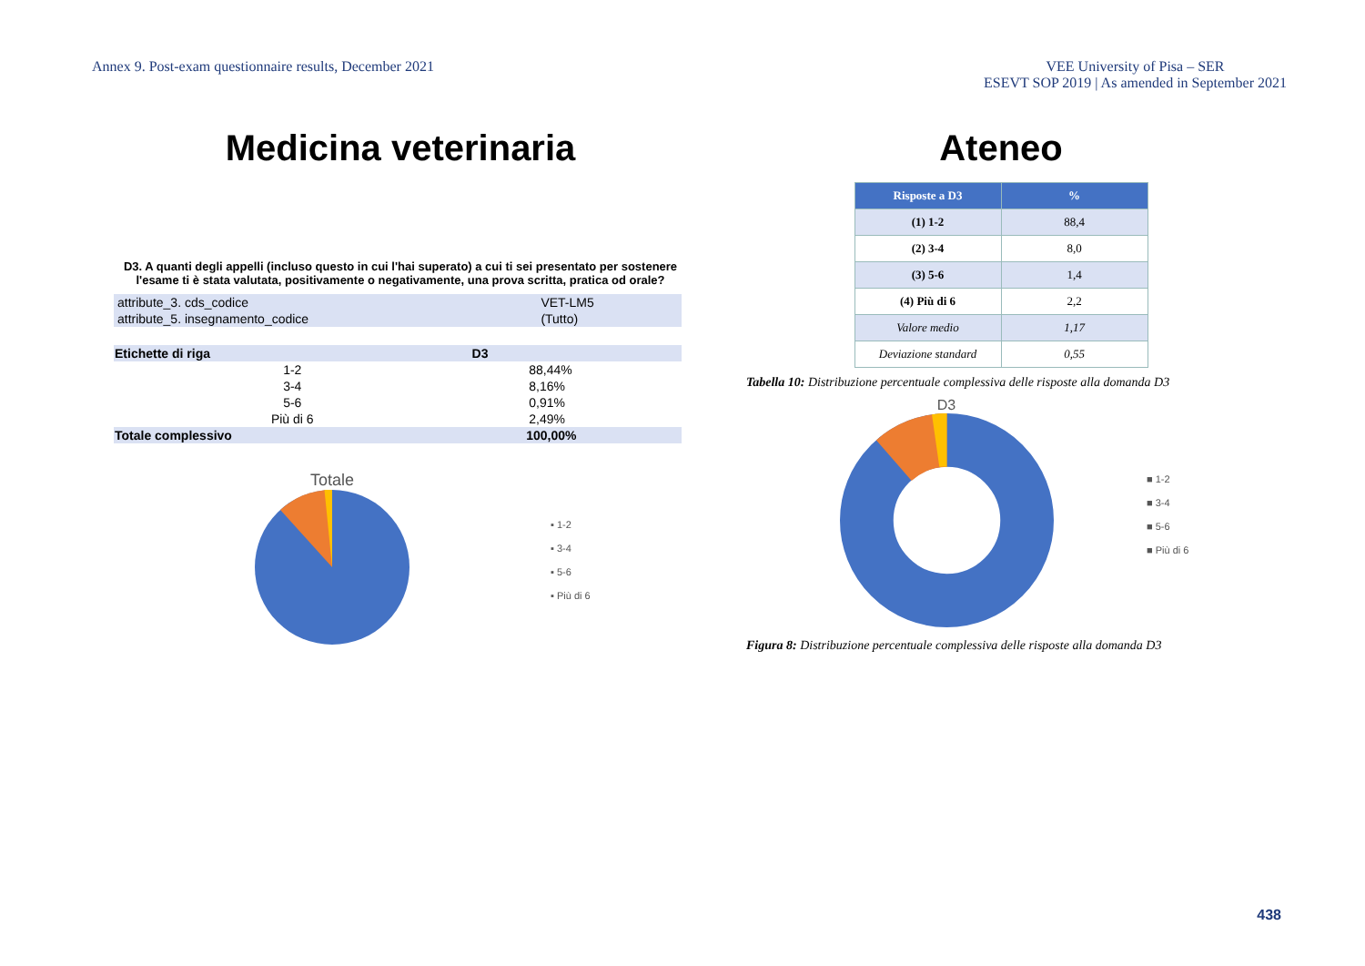Annex 9. Post-exam questionnaire results, December 2021
VEE University of Pisa – SER
ESEVT SOP 2019 | As amended in September 2021
Medicina veterinaria
D3. A quanti degli appelli (incluso questo in cui l'hai superato) a cui ti sei presentato per sostenere l'esame ti è stata valutata, positivamente o negativamente, una prova scritta, pratica od orale?
| attribute_3. cds_codice | VET-LM5 | |
| attribute_5. insegnamento_codice | (Tutto) | |
| Etichette di riga | D3 | |
| --- | --- | --- |
| 1-2 | | 88,44% |
| 3-4 | | 8,16% |
| 5-6 | | 0,91% |
| Più di 6 | | 2,49% |
| Totale complessivo | | 100,00% |
Totale
▪ 1-2
▪ 3-4
▪ 5-6
▪ Più di 6
Ateneo
| Risposte a D3 | % |
| --- | --- |
| (1) 1-2 | 88,4 |
| (2) 3-4 | 8,0 |
| (3) 5-6 | 1,4 |
| (4) Più di 6 | 2,2 |
| Valore medio | 1,17 |
| Deviazione standard | 0,55 |
Tabella 10: Distribuzione percentuale complessiva delle risposte alla domanda D3
D3
■ 1-2
■ 3-4
■ 5-6
■ Più di 6
Figura 8: Distribuzione percentuale complessiva delle risposte alla domanda D3
438